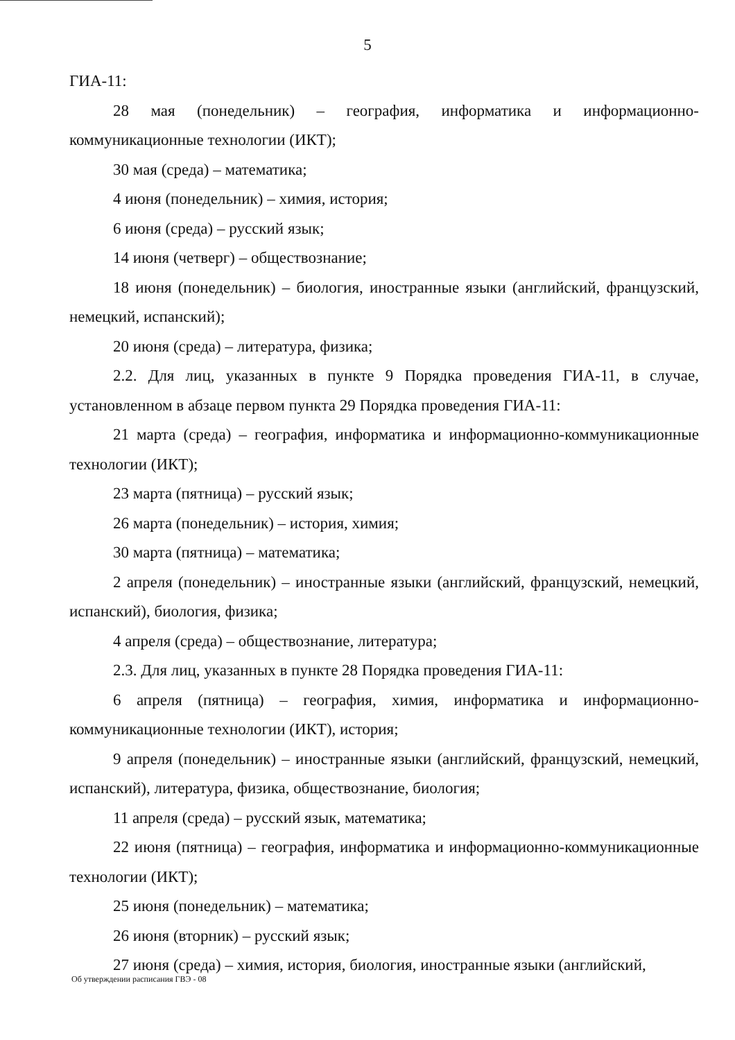5
ГИА-11:
28 мая (понедельник) – география, информатика и информационно-коммуникационные технологии (ИКТ);
30 мая (среда) – математика;
4 июня (понедельник) – химия, история;
6 июня (среда) – русский язык;
14 июня (четверг) – обществознание;
18 июня (понедельник) – биология, иностранные языки (английский, французский, немецкий, испанский);
20 июня (среда) – литература, физика;
2.2. Для лиц, указанных в пункте 9 Порядка проведения ГИА-11, в случае, установленном в абзаце первом пункта 29 Порядка проведения ГИА-11:
21 марта (среда) – география, информатика и информационно-коммуникационные технологии (ИКТ);
23 марта (пятница) – русский язык;
26 марта (понедельник) – история, химия;
30 марта (пятница) – математика;
2 апреля (понедельник) – иностранные языки (английский, французский, немецкий, испанский), биология, физика;
4 апреля (среда) – обществознание, литература;
2.3. Для лиц, указанных в пункте 28 Порядка проведения ГИА-11:
6 апреля (пятница) – география, химия, информатика и информационно-коммуникационные технологии (ИКТ), история;
9 апреля (понедельник) – иностранные языки (английский, французский, немецкий, испанский), литература, физика, обществознание, биология;
11 апреля (среда) – русский язык, математика;
22 июня (пятница) – география, информатика и информационно-коммуникационные технологии (ИКТ);
25 июня (понедельник) – математика;
26 июня (вторник) – русский язык;
27 июня (среда) – химия, история, биология, иностранные языки (английский,
Об утверждении расписания ГВЭ - 08